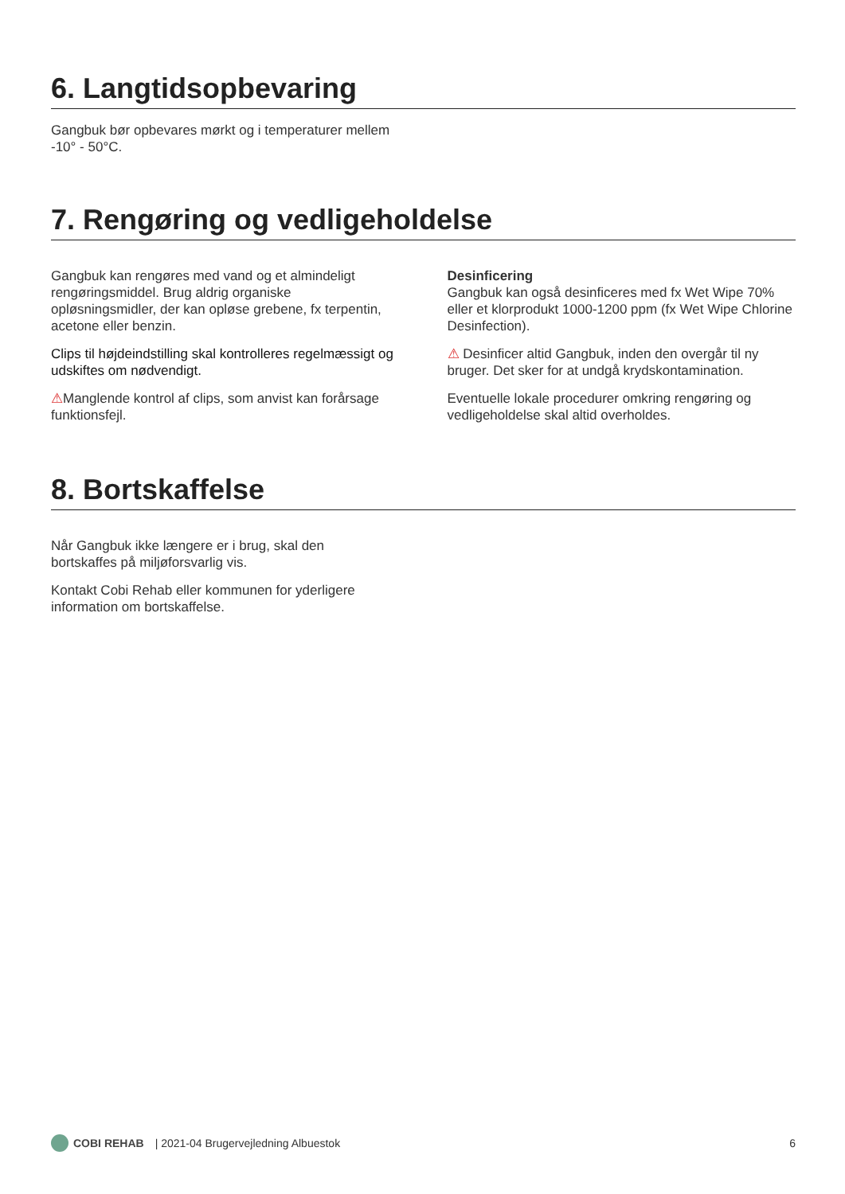6. Langtidsopbevaring
Gangbuk bør opbevares mørkt og i temperaturer mellem -10° - 50°C.
7. Rengøring og vedligeholdelse
Gangbuk kan rengøres med vand og et almindeligt rengøringsmiddel. Brug aldrig organiske opløsningsmidler, der kan opløse grebene, fx terpentin, acetone eller benzin.
Clips til højdeindstilling skal kontrolleres regelmæssigt og udskiftes om nødvendigt.
⚠Manglende kontrol af clips, som anvist kan forårsage funktionsfejl.
Desinficering
Gangbuk kan også desinficeres med fx Wet Wipe 70% eller et klorprodukt 1000-1200 ppm (fx Wet Wipe Chlorine Desinfection).
⚠ Desinficer altid Gangbuk, inden den overgår til ny bruger. Det sker for at undgå krydskontamination.
Eventuelle lokale procedurer omkring rengøring og vedligeholdelse skal altid overholdes.
8. Bortskaffelse
Når Gangbuk ikke længere er i brug, skal den bortskaffes på miljøforsvarlig vis.
Kontakt Cobi Rehab eller kommunen for yderligere information om bortskaffelse.
COBI REHAB | 2021-04 Brugervejledning Albuestok 6